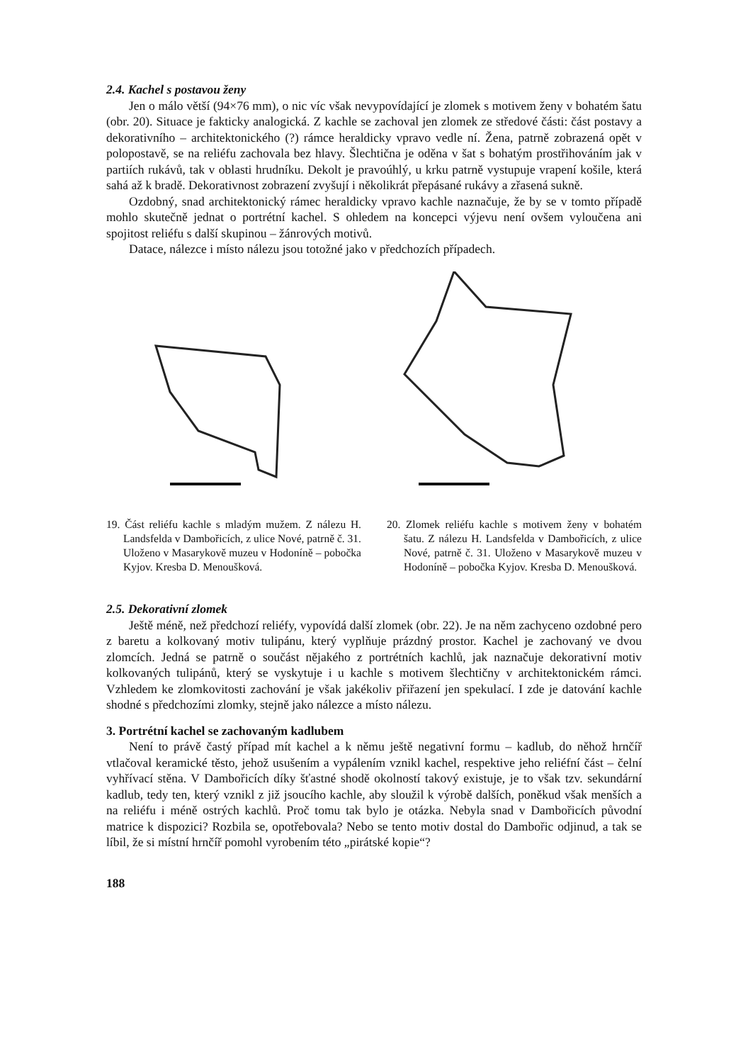2.4. Kachel s postavou ženy
Jen o málo větší (94×76 mm), o nic víc však nevypovídající je zlomek s motivem ženy v bohatém šatu (obr. 20). Situace je fakticky analogická. Z kachle se zachoval jen zlomek ze středové části: část postavy a dekorativního – architektonického (?) rámce heraldicky vpravo vedle ní. Žena, patrně zobrazená opět v polopostavě, se na reliéfu zachovala bez hlavy. Šlechtična je oděna v šat s bohatým prostřihováním jak v partiích rukávů, tak v oblasti hrudníku. Dekolt je pravoúhlý, u krku patrně vystupuje vrapení košile, která sahá až k bradě. Dekorativnost zobrazení zvyšují i několikrát přepásané rukávy a zřasená sukně.
Ozdobný, snad architektonický rámec heraldicky vpravo kachle naznačuje, že by se v tomto případě mohlo skutečně jednat o portrétní kachel. S ohledem na koncepci výjevu není ovšem vyloučena ani spojitost reliéfu s další skupinou – žánrových motivů.
Datace, nálezce i místo nálezu jsou totožné jako v předchozích případech.
19. Část reliéfu kachle s mladým mužem. Z nálezu H. Landsfelda v Dambořicích, z ulice Nové, patrně č. 31. Uloženo v Masarykově muzeu v Hodoníně – pobočka Kyjov. Kresba D. Menoušková.
20. Zlomek reliéfu kachle s motivem ženy v bohatém šatu. Z nálezu H. Landsfelda v Dambořicích, z ulice Nové, patrně č. 31. Uloženo v Masarykově muzeu v Hodoníně – pobočka Kyjov. Kresba D. Menoušková.
2.5. Dekorativní zlomek
Ještě méně, než předchozí reliéfy, vypovídá další zlomek (obr. 22). Je na něm zachyceno ozdobné pero z baretu a kolkovaný motiv tulipánu, který vyplňuje prázdný prostor. Kachel je zachovaný ve dvou zlomcích. Jedná se patrně o součást nějakého z portrétních kachlů, jak naznačuje dekorativní motiv kolkovaných tulipánů, který se vyskytuje i u kachle s motivem šlechtičny v architektonickém rámci. Vzhledem ke zlomkovitosti zachování je však jakékoliv přiřazení jen spekulací. I zde je datování kachle shodné s předchozími zlomky, stejně jako nálezce a místo nálezu.
3. Portrétní kachel se zachovaným kadlubem
Není to právě častý případ mít kachel a k němu ještě negativní formu – kadlub, do něhož hrnčíř vtlačoval keramické těsto, jehož usušením a vypálením vznikl kachel, respektive jeho reliéfní část – čelní vyhřívací stěna. V Dambořicích díky šťastné shodě okolností takový existuje, je to však tzv. sekundární kadlub, tedy ten, který vznikl z již jsoucího kachle, aby sloužil k výrobě dalších, poněkud však menších a na reliéfu i méně ostrých kachlů. Proč tomu tak bylo je otázka. Nebyla snad v Dambořicích původní matrice k dispozici? Rozbila se, opotřebovala? Nebo se tento motiv dostal do Dambořic odjinud, a tak se líbil, že si místní hrnčíř pomohl vyrobením této „pirátské kopie“?
188